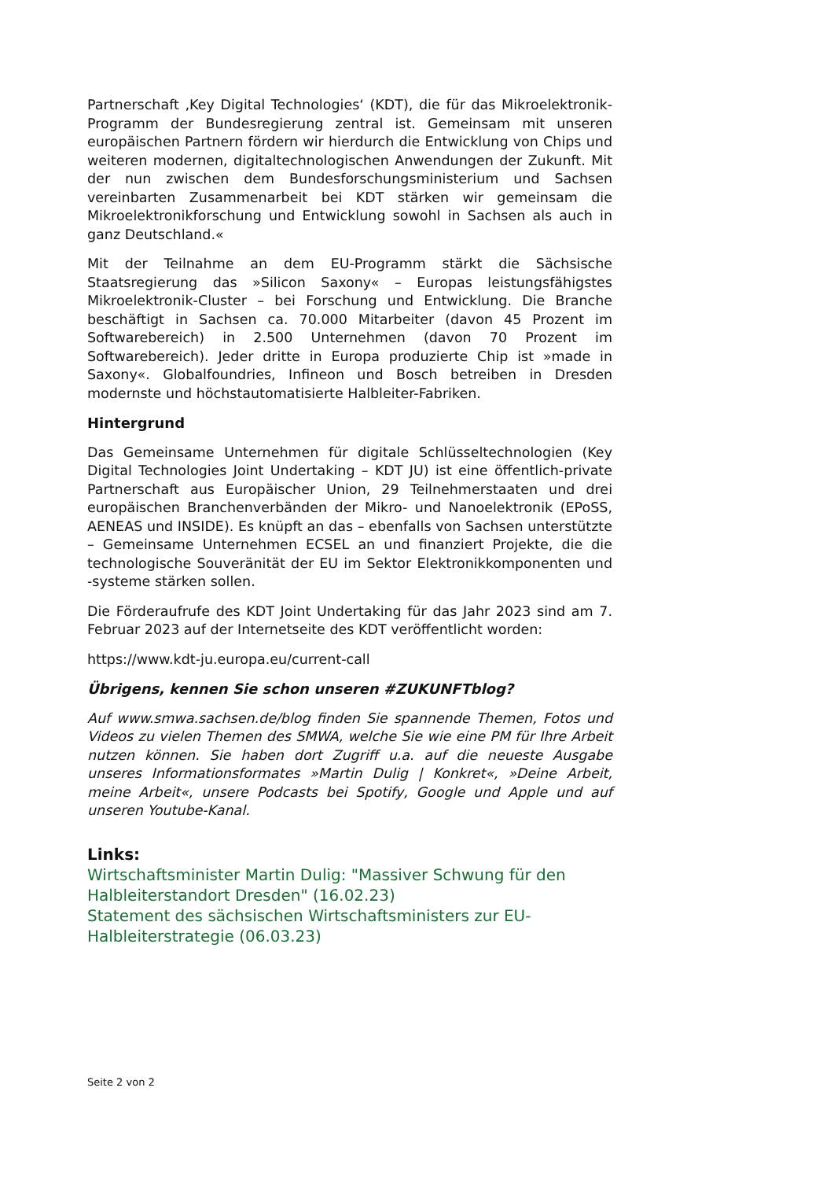Partnerschaft ‚Key Digital Technologies‘ (KDT), die für das Mikroelektronik-Programm der Bundesregierung zentral ist. Gemeinsam mit unseren europäischen Partnern fördern wir hierdurch die Entwicklung von Chips und weiteren modernen, digitaltechnologischen Anwendungen der Zukunft. Mit der nun zwischen dem Bundesforschungsministerium und Sachsen vereinbarten Zusammenarbeit bei KDT stärken wir gemeinsam die Mikroelektronikforschung und Entwicklung sowohl in Sachsen als auch in ganz Deutschland.«
Mit der Teilnahme an dem EU-Programm stärkt die Sächsische Staatsregierung das »Silicon Saxony« – Europas leistungsfähigstes Mikroelektronik-Cluster – bei Forschung und Entwicklung. Die Branche beschäftigt in Sachsen ca. 70.000 Mitarbeiter (davon 45 Prozent im Softwarebereich) in 2.500 Unternehmen (davon 70 Prozent im Softwarebereich). Jeder dritte in Europa produzierte Chip ist »made in Saxony«. Globalfoundries, Infineon und Bosch betreiben in Dresden modernste und höchstautomatisierte Halbleiter-Fabriken.
Hintergrund
Das Gemeinsame Unternehmen für digitale Schlüsseltechnologien (Key Digital Technologies Joint Undertaking – KDT JU) ist eine öffentlich-private Partnerschaft aus Europäischer Union, 29 Teilnehmerstaaten und drei europäischen Branchenverbänden der Mikro- und Nanoelektronik (EPoSS, AENEAS und INSIDE). Es knüpft an das – ebenfalls von Sachsen unterstützte – Gemeinsame Unternehmen ECSEL an und finanziert Projekte, die die technologische Souveränität der EU im Sektor Elektronikkomponenten und -systeme stärken sollen.
Die Förderaufrufe des KDT Joint Undertaking für das Jahr 2023 sind am 7. Februar 2023 auf der Internetseite des KDT veröffentlicht worden:
https://www.kdt-ju.europa.eu/current-call
Übrigens, kennen Sie schon unseren #ZUKUNFTblog?
Auf www.smwa.sachsen.de/blog finden Sie spannende Themen, Fotos und Videos zu vielen Themen des SMWA, welche Sie wie eine PM für Ihre Arbeit nutzen können. Sie haben dort Zugriff u.a. auf die neueste Ausgabe unseres Informationsformates »Martin Dulig | Konkret«, »Deine Arbeit, meine Arbeit«, unsere Podcasts bei Spotify, Google und Apple und auf unseren Youtube-Kanal.
Links:
Wirtschaftsminister Martin Dulig: "Massiver Schwung für den Halbleiterstandort Dresden" (16.02.23)
Statement des sächsischen Wirtschaftsministers zur EU-Halbleiterstrategie (06.03.23)
Seite 2 von 2